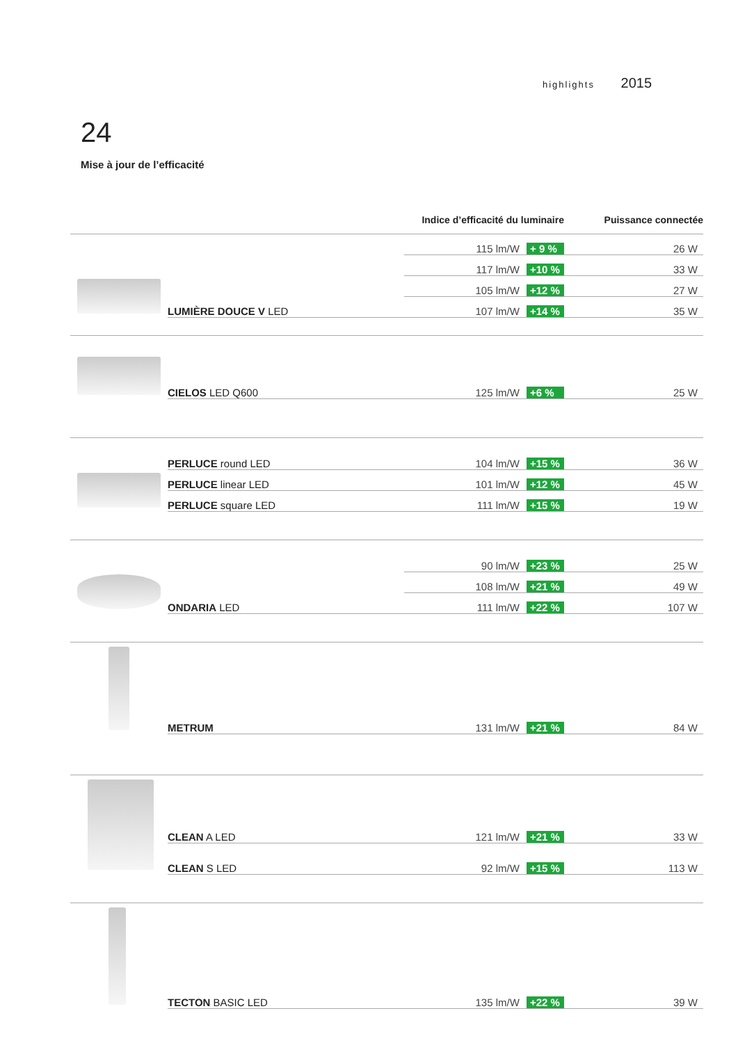highlights 2015
24
Mise à jour de l’efficacité
| | | Indice d’efficacité du luminaire | Puissance connectée |
| --- | --- | --- | --- |
| | | 115 lm/W + 9 % | 26 W |
| | | 117 lm/W +10 % | 33 W |
| | | 105 lm/W +12 % | 27 W |
| | LUMIÈRE DOUCE V LED | 107 lm/W +14 % | 35 W |
| | CIELOS LED Q600 | 125 lm/W +6 % | 25 W |
| | PERLUCE round LED | 104 lm/W +15 % | 36 W |
| | PERLUCE linear LED | 101 lm/W +12 % | 45 W |
| | PERLUCE square LED | 111 lm/W +15 % | 19 W |
| | | 90 lm/W +23 % | 25 W |
| | | 108 lm/W +21 % | 49 W |
| | ONDARIA LED | 111 lm/W +22 % | 107 W |
| | METRUM | 131 lm/W +21 % | 84 W |
| | CLEAN A LED | 121 lm/W +21 % | 33 W |
| | CLEAN S LED | 92 lm/W +15 % | 113 W |
| | TECTON BASIC LED | 135 lm/W +22 % | 39 W |